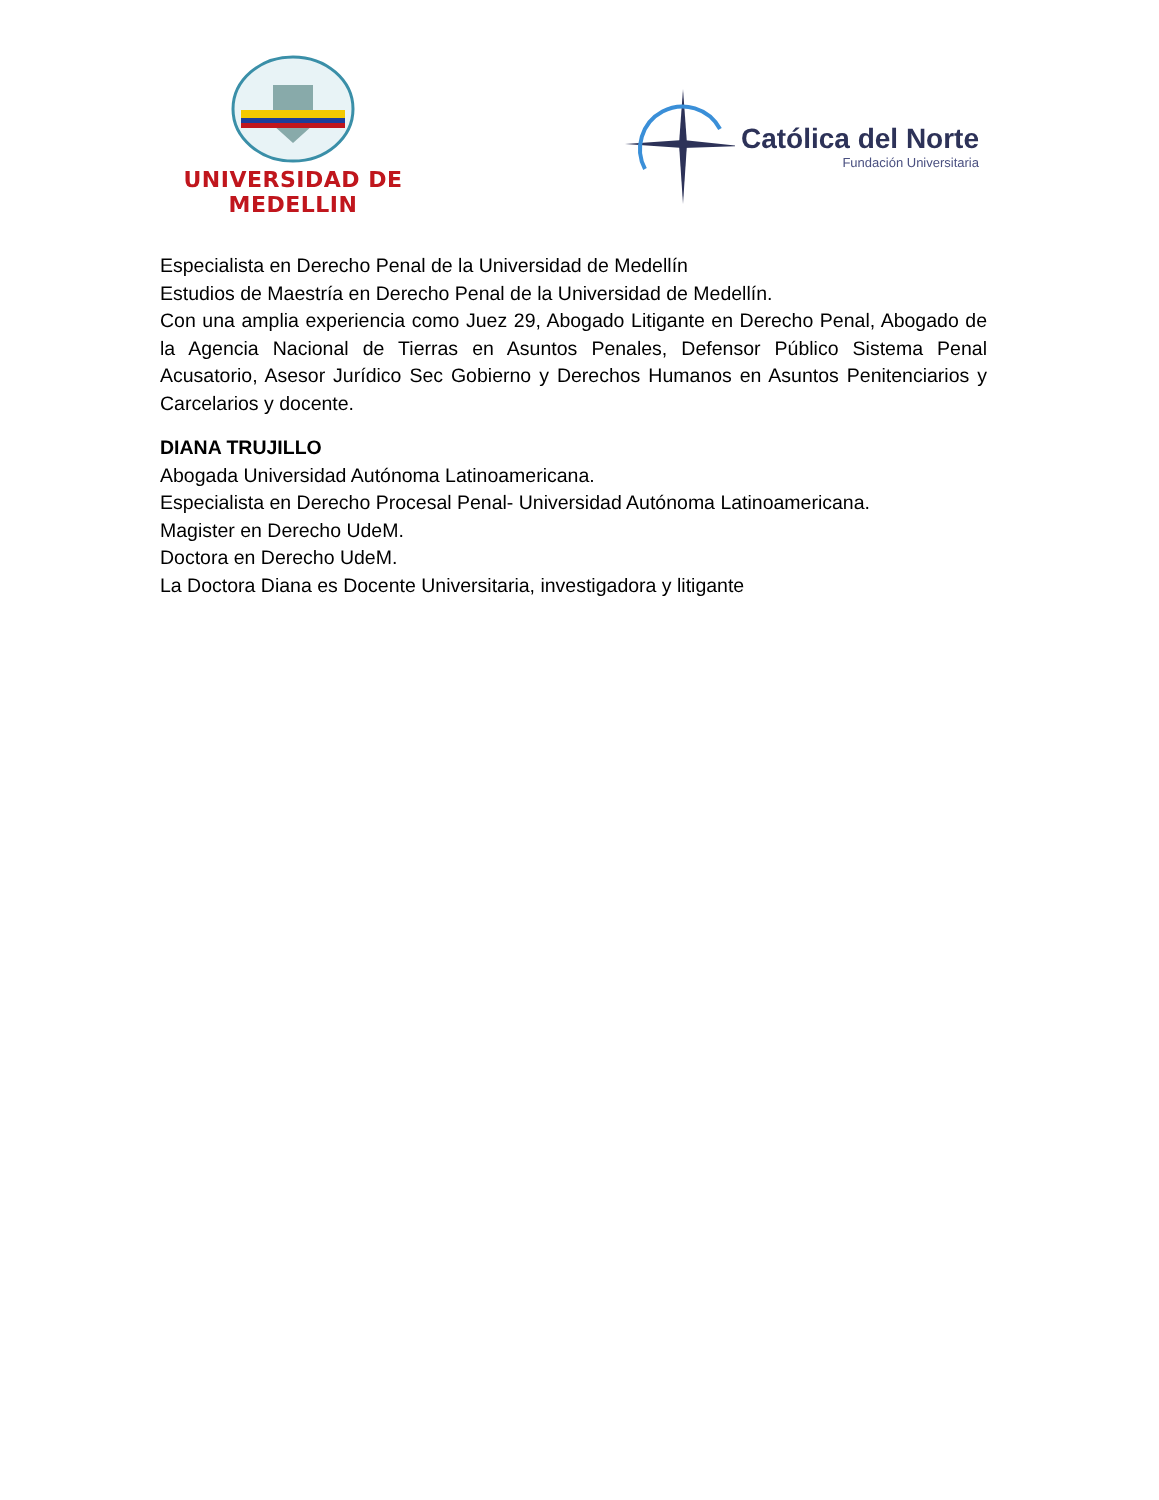UNIVERSIDAD DE MEDELLIN
Católica del Norte
Fundación Universitaria
Especialista en Derecho Penal de la Universidad de Medellín
Estudios de Maestría en Derecho Penal de la Universidad de Medellín.
Con una amplia experiencia como Juez 29, Abogado Litigante en Derecho Penal, Abogado de la Agencia Nacional de Tierras en Asuntos Penales, Defensor Público Sistema Penal Acusatorio, Asesor Jurídico Sec Gobierno y Derechos Humanos en Asuntos Penitenciarios y Carcelarios y docente.
DIANA TRUJILLO
Abogada Universidad Autónoma Latinoamericana.
Especialista en Derecho Procesal Penal- Universidad Autónoma Latinoamericana.
Magister en Derecho UdeM.
Doctora en Derecho UdeM.
La Doctora Diana es Docente Universitaria, investigadora y litigante